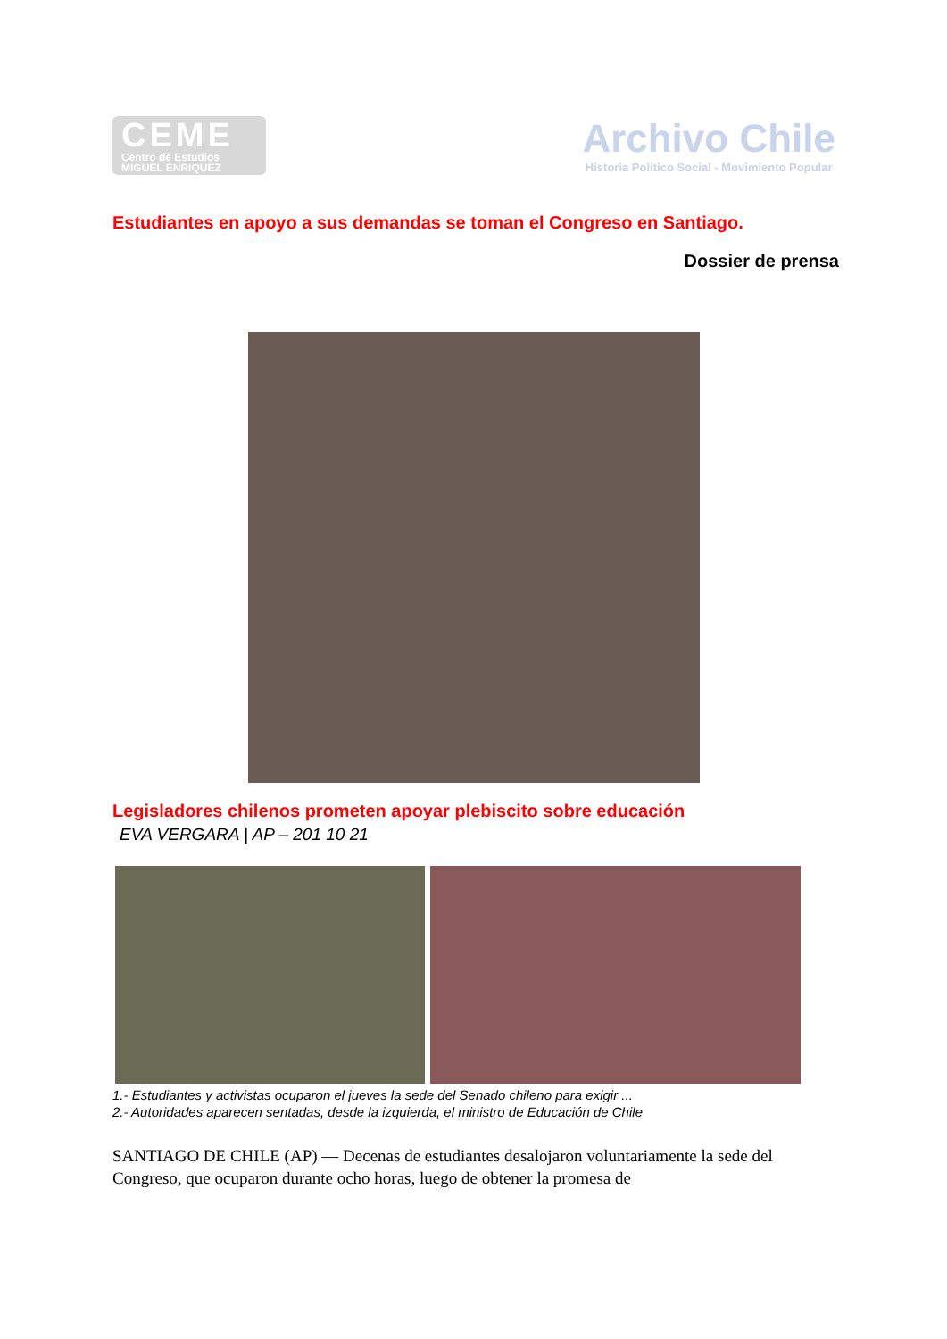CEME
Centro de Estudios
MIGUEL ENRIQUEZ
Archivo Chile
Historia Político Social - Movimiento Popular
Estudiantes en apoyo a sus demandas se toman el Congreso en Santiago.
Dossier de prensa
Legisladores chilenos prometen apoyar plebiscito sobre educación
EVA VERGARA | AP – 201 10 21
1.- Estudiantes y activistas ocuparon el jueves la sede del Senado chileno para exigir ...
2.- Autoridades aparecen sentadas, desde la izquierda, el ministro de Educación de Chile
SANTIAGO DE CHILE (AP) — Decenas de estudiantes desalojaron voluntariamente la sede del Congreso, que ocuparon durante ocho horas, luego de obtener la promesa de